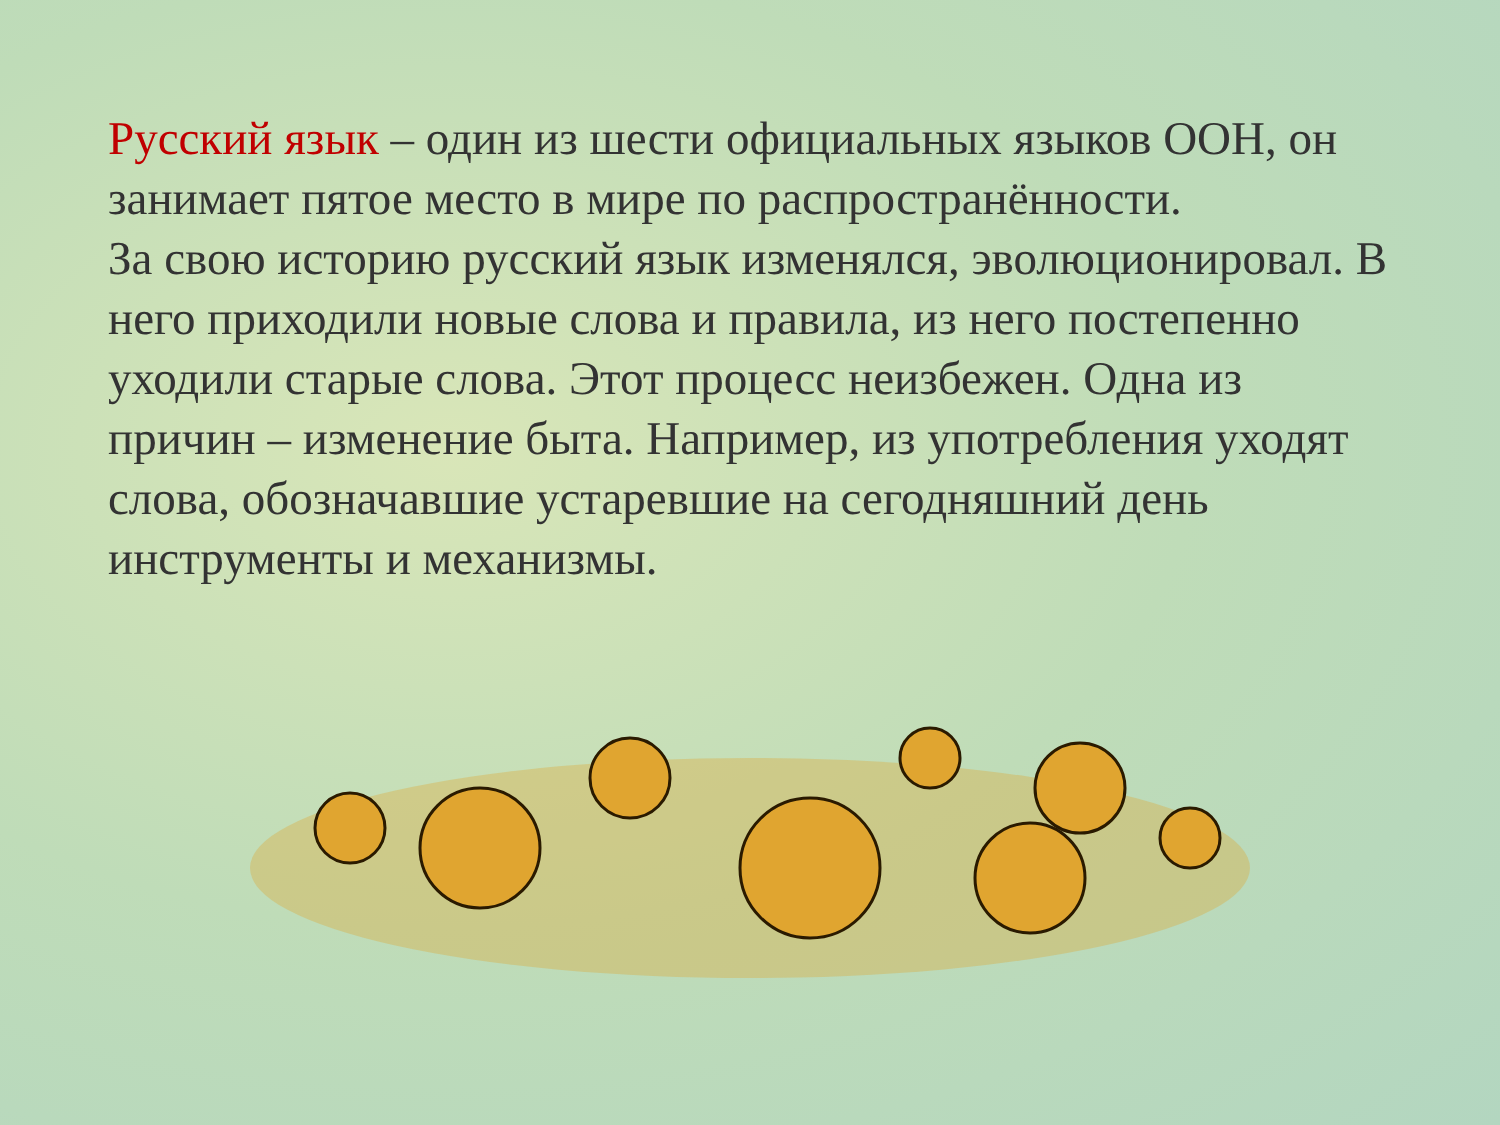Русский язык – один из шести официальных языков ООН, он занимает пятое место в мире по распространённости.
За свою историю русский язык изменялся, эволюционировал. В него приходили новые слова и правила, из него постепенно уходили старые слова. Этот процесс неизбежен. Одна из причин – изменение быта. Например, из употребления уходят слова, обозначавшие устаревшие на сегодняшний день инструменты и механизмы.